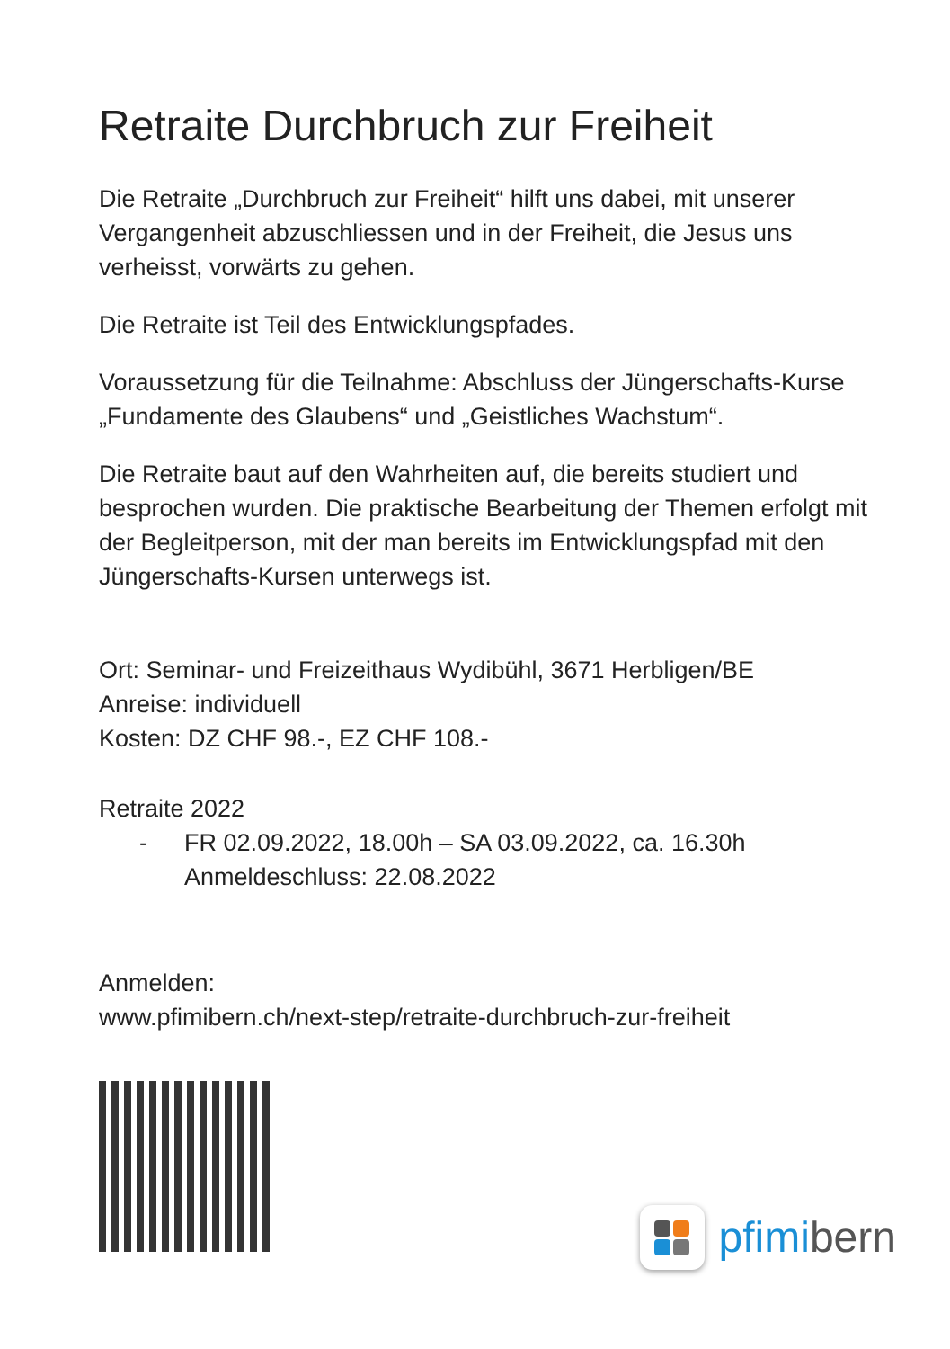Retraite Durchbruch zur Freiheit
Die Retraite „Durchbruch zur Freiheit“ hilft uns dabei, mit unserer Vergangenheit abzuschliessen und in der Freiheit, die Jesus uns verheisst, vorwärts zu gehen.
Die Retraite ist Teil des Entwicklungspfades.
Voraussetzung für die Teilnahme: Abschluss der Jüngerschafts-Kurse „Fundamente des Glaubens“ und „Geistliches Wachstum“.
Die Retraite baut auf den Wahrheiten auf, die bereits studiert und besprochen wurden. Die praktische Bearbeitung der Themen erfolgt mit der Begleitperson, mit der man bereits im Entwicklungspfad mit den Jüngerschafts-Kursen unterwegs ist.
Ort: Seminar- und Freizeithaus Wydibühl, 3671 Herbligen/BE
Anreise: individuell
Kosten: DZ CHF 98.-, EZ CHF 108.-
Retraite 2022
- FR 02.09.2022, 18.00h – SA 03.09.2022, ca. 16.30h
Anmeldeschluss: 22.08.2022
Anmelden:
www.pfimibern.ch/next-step/retraite-durchbruch-zur-freiheit
pfimibern